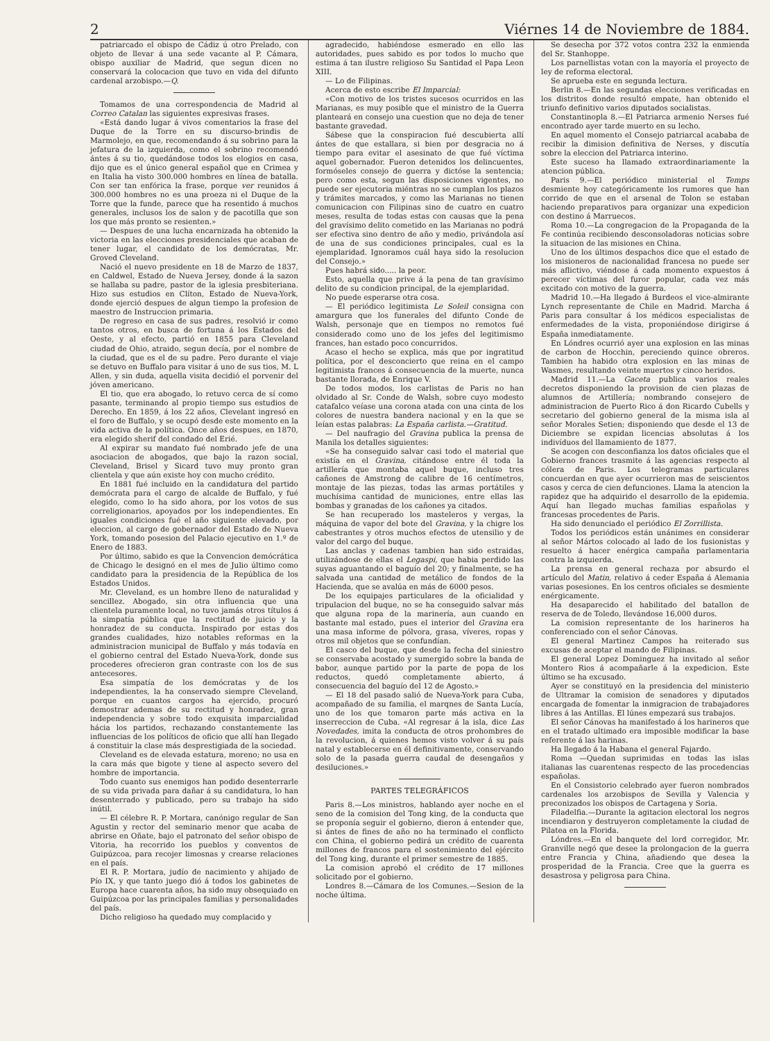2 Viérnes 14 de Noviembre de 1884.
patriarcado el obispo de Cádiz ú otro Prelado, con objeto de llevar á una sede vacante al P. Cámara, obispo auxiliar de Madrid, que segun dicen no conservará la colocacion que tuvo en vida del difunto cardenal arzobispo.—Q.
Tomamos de una correspondencia de Madrid al Correo Catalan las siguientes expresivas frases.
«Está dando lugar á vivos comentarios la frase del Duque de la Torre en su discurso-brindis de Marmolejo, en que, recomendando á su sobrino para la jefatura de la izquierda, como el sobrino recomendó ántes á su tio, quedándose todos los elogios en casa, dijo que es el único general español que en Crimea y en Italia ha visto 300.000 hombres en línea de batalla. Con ser tan enfórica la frase, porque ver reunidos á 300.000 hombres no es una proeza ni el Duque de la Torre que la funde, parece que ha resentido á muchos generales, inclusos los de salon y de pacotilla que son los que más pronto se resienten.»
— Despues de una lucha encarnizada ha obtenido la victoria en las elecciones presidenciales que acaban de tener lugar, el candidato de los demócratas, Mr. Groved Cleveland.
Nació el nuevo presidente en 18 de Marzo de 1837, en Caldwel, Estado de Nueva Jersey, donde á la sazon se hallaba su padre, pastor de la iglesia presbiteriana. Hizo sus estudios en Clíton, Estado de Nueva-York, donde ejerció despues de algun tiempo la profesion de maestro de Instruccion primaria.
De regreso en casa de sus padres, resolvió ir como tantos otros, en busca de fortuna á los Estados del Oeste, y al efecto, partió en 1855 para Cleveland ciudad de Ohio, atraido, segun decía, por el nombre de la ciudad, que es el de su padre. Pero durante el viaje se detuvo en Buffalo para visitar á uno de sus tios, M. L Allen, y sin duda, aquella visita decidió el porvenir del jóven americano.
El tio, que era abogado, lo retuvo cerca de sí como pasante, terminando al propio tiempo sus estudios de Derecho. En 1859, á los 22 años, Clevelant ingresó en el foro de Buffalo, y se ocupó desde este momento en la vida activa de la política. Once años despues, en 1870, era elegido sherif del condado del Erié.
Al expirar su mandato fué nombrado jefe de una asociacion de abogados, que bajo la razon social, Cleveland, Brisel y Sicard tuvo muy pronto gran clientela y que aún existe hoy con mucho crédito.
En 1881 fué incluido en la candidatura del partido demócrata para el cargo de alcalde de Buffalo, y fué elegido, como lo ha sido ahora, por los votos de sus correligionarios, apoyados por los independientes. En iguales condiciones fué el año siguiente elevado, por eleccion, al cargo de gobernador del Estado de Nueva York, tomando posesion del Palacio ejecutivo en 1.º de Enero de 1883.
Por último, sabido es que la Convencion demócrática de Chicago le designó en el mes de Julio último como candidato para la presidencia de la República de los Estados Unidos.
Mr. Cleveland, es un hombre lleno de naturalidad y sencillez. Abogado, sin otra influencia que una clientela puramente local, no tuvo jamás otros títulos á la simpatía pública que la rectitud de juicio y la honradez de su conducta. Inspirado por estas dos grandes cualidades, hizo notables reformas en la administracion municipal de Buffalo y más todavía en el gobierno central del Estado Nueva-York, donde sus procederes ofrecieron gran contraste con los de sus antecesores.
Esa simpatía de los demócratas y de los independientes, la ha conservado siempre Cleveland, porque en cuantos cargos ha ejercido, procuró demostrar ademas de su rectitud y honradez, gran independencia y sobre todo exquisita imparcialidad hácia los partidos, rechazando constantemente las influencias de los políticos de oficio que allí han llegado á constituir la clase más desprestigiada de la sociedad.
Cleveland es de elevada estatura, moreno; no usa en la cara más que bigote y tiene al aspecto severo del hombre de importancia.
Todo cuanto sus enemigos han podido desenterrarle de su vida privada para dañar á su candidatura, lo han desenterrado y publicado, pero su trabajo ha sido inútil.
— El célebre R. P. Mortara, canónigo regular de San Agustin y rector del seminario menor que acaba de abrirse en Oñate, bajo el patronato del señor obispo de Vitoria, ha recorrido los pueblos y conventos de Guipúzcoa, para recojer limosnas y crearse relaciones en el país.
El R. P. Mortara, judío de nacimiento y ahijado de Pío IX, y que tanto juego dió á todos los gabinetes de Europa hace cuarenta años, ha sido muy obsequiado en Guipúzcoa por las principales familias y personalidades del país.
Dicho religioso ha quedado muy complacido y
agradecido, habiéndose esmerado en ello las autoridades, pues sabido es por todos lo mucho que estima á tan ilustre religioso Su Santidad el Papa Leon XIII.
— Lo de Filipinas.
Acerca de esto escribe El Imparcial:
«Con motivo de los tristes sucesos ocurridos en las Marianas, es muy posible que el ministro de la Guerra planteará en consejo una cuestion que no deja de tener bastante gravedad.
Sábese que la conspiracion fué descubierta allí ántes de que estallara, si bien por desgracia no á tiempo para evitar el asesinato de que fué víctima aquel gobernador. Fueron detenidos los delincuentes, formóseles consejo de guerra y dictóse la sentencia; pero como esta, segun las disposiciones vigentes, no puede ser ejecutoria miéntras no se cumplan los plazos y trámites marcados, y como las Marianas no tienen comunicacion con Filipinas sino de cuatro en cuatro meses, resulta de todas estas con causas que la pena del gravísimo delito cometido en las Marianas no podrá ser efectiva sino dentro de año y medio, privándola así de una de sus condiciones principales, cual es la ejemplaridad. Ignoramos cuál haya sido la resolucion del Consejo.»
Pues habrá sido..... la peor.
Esto, aquella que prive á la pena de tan gravísimo delito de su condicion principal, de la ejemplaridad.
No puede esperarse otra cosa.
— El periódico legitimista Le Soleil consigna con amargura que los funerales del difunto Conde de Walsh, personaje que en tiempos no remotos fué considerado como uno de los jefes del legitimismo frances, han estado poco concurridos.
Acaso el hecho se explica, más que por ingratitud política, por el desconcierto que reina en el campo legitimista frances á consecuencia de la muerte, nunca bastante llorada, de Enrique V.
De todos modos, los carlistas de Paris no han olvidado al Sr. Conde de Walsh, sobre cuyo modesto catafalco veíase una corona atada con una cinta de los colores de nuestra bandera nacional y en la que se leían estas palabras: La España carlista.—Gratitud.
— Del naufragio del Gravina publica la prensa de Manila los detalles siguientes:
«Se ha conseguido salvar casi todo el material que existía en el Gravina, citándose entre él toda la artillería que montaba aquel buque, incluso tres cañones de Amstrong de calibre de 16 centímetros, montaje de las piezas, todas las armas portátiles y muchísima cantidad de municiones, entre ellas las bombas y granadas de los cañones ya citados.
Se han recuperado los masteleros y vergas, la máquina de vapor del bote del Gravina, y la chigre los cabestrantes y otros muchos efectos de utensilio y de valor del cargo del buque.
Las anclas y cadenas tambien han sido estraidas, utilizándose de ellas el Legaspi, que habia perdido las suyas aguantando el baguío del 20; y finalmente, se ha salvada una cantidad de metálico de fondos de la Hacienda, que se avalúa en más de 6000 pesos.
De los equipajes particulares de la oficialidad y tripulacion del buque, no se ha conseguido salvar más que alguna ropa de la marinería, aun cuando en bastante mal estado, pues el interior del Gravina era una masa informe de pólvora, grasa, víveres, ropas y otros mil objetos que se confundían.
El casco del buque, que desde la fecha del siniestro se conservaba acostado y sumergido sobre la banda de babor, aunque partido por la parte de popa de los reductos, quedó completamente abierto, á consecuencia del baguío del 12 de Agosto.»
— El 18 del pasado salió de Nueva-York para Cuba, acompañado de su familia, el marqnes de Santa Lucía, uno de los que tomaron parte más activa en la inserreccion de Cuba. «Al regresar á la isla, dice Las Novedades, imita la conducta de otros prohombres de la revolucion, á quienes hemos visto volver á su país natal y establecerse en él definitivamente, conservando solo de la pasada guerra caudal de desengaños y desiluciones.»
PARTES TELEGRÁFICOS
Paris 8.—Los ministros, hablando ayer noche en el seno de la comision del Tong king, de la conducta que se proponía seguir el gobierno, dieron á entender que, si ántes de fines de año no ha terminado el conflicto con China, el gobierno pedirá un crédito de cuarenta millones de francos para el sostenimiento del ejército del Tong king, durante el primer semestre de 1885.
La comision aprobó el crédito de 17 millones solicitado por el gobierno.
Londres 8.—Cámara de los Comunes.—Sesion de la noche última.
Se desecha por 372 votos contra 232 la enmienda del Sr. Stanhoppe.
Los parnellistas votan con la mayoría el proyecto de ley de reforma electoral.
Se aprueba este en segunda lectura.
Berlin 8.—En las segundas elecciones verificadas en los distritos donde resultó empate, han obtenido el triunfo definitivo varios diputados socialistas.
Constantinopla 8.—El Patriarca armenio Nerses fué encontrado ayer tarde muerto en su lecho.
En aquel momento el Consejo patriarcal acababa de recibir la dimision definitiva de Nerses, y discutía sobre la eleccion del Patriarca interino.
Este suceso ha llamado extraordinariamente la atencion pública.
Paris 9.—El periódico ministerial el Temps desmiente hoy categóricamente los rumores que han corrido de que en el arsenal de Tolon se estaban haciendo preparativos para organizar una expedicion con destino á Marruecos.
Roma 10.—La congregacion de la Propaganda de la Fe continúa recibiendo desconsoladoras noticias sobre la situacion de las misiones en China.
Uno de los últimos despachos dice que el estado de los misioneros de nacionalidad francesa no puede ser más aflictivo, viéndose á cada momento expuestos á perecer víctimas del furor popular, cada vez más excitado con motivo de la guerra.
Madrid 10.—Ha llegado á Burdeos el vice-almirante Lynch representante de Chile en Madrid. Marcha á Paris para consultar á los médicos especialistas de enfermedades de la vista, proponiéndose dirigirse á España inmediatamente.
En Lóndres ocurrió ayer una explosion en las minas de carbon de Hocchin, pereciendo quince obreros. Tambien ha habido otra explosion en las minas de Wasmes, resultando veinte muertos y cinco heridos.
Madrid 11.—La Gaceta publica varios reales decretos disponiendo la provision de cien plazas de alumnos de Artillería; nombrando consejero de administracion de Puerto Rico á don Ricardo Cubells y secretario del gobierno general de la misma isla al señor Morales Setien; disponiendo que desde el 13 de Diciembre se expidan licencias absolutas á los indivíduos del llamamiento de 1877.
Se acogen con desconfianza los datos oficiales que el Gobierno frances trasmite á las agencias respecto al cólera de Paris. Los telegramas particulares concuerdan en que ayer ocurrieron mas de seiscientos casos y cerca de cien defunciones. Llama la atencion la rapidez que ha adquirido el desarrollo de la epidemia. Aquí han llegado muchas familias españolas y francesas procedentes de Paris.
Ha sido denunciado el periódico El Zorrillista.
Todos los periódicos están unánimes en considerar al señor Mártos colocado al lado de los fusionistas y resuelto á hacer enérgica campaña parlamentaria contra la izquierda.
La prensa en general rechaza por absurdo el artículo del Matin, relativo á ceder España á Alemania varias posesiones. En los centros oficiales se desmiente enérgicamente.
Ha desaparecido el habilitado del batallon de reserva de de Toledo, llevándose 16,000 duros.
La comision representante de los harineros ha conferenciado con el señor Cánovas.
El general Martinez Campos ha reiterado sus excusas de aceptar el mando de Filipinas.
El general Lopez Dominguez ha invitado al señor Montero Rios á acompañarle á la expedicion. Este último se ha excusado.
Ayer se constituyó en la presidencia del ministerio de Ultramar la comision de senadores y diputados encargada de fomentar la inmigracion de trabajadores libres á las Antillas. El lúnes empezará sus trabajos.
El señor Cánovas ha manifestado á los harineros que en el tratado ultimado era imposible modificar la base referente á las harinas.
Ha llegado á la Habana el general Fajardo.
Roma —Quedan suprimidas en todas las islas italianas las cuarentenas respecto de las procedencias españolas.
En el Consistorio celebrado ayer fueron nombrados cardenales los arzobispos de Sevilla y Valencia y preconizados los obispos de Cartagena y Soria.
Filadelfia.—Durante la agitacion electoral los negros incendiaron y destruyeron completamente la ciudad de Pilatea en la Florida.
Lóndres.—En el banquete del lord corregidor, Mr. Granville negó que desee la prolongacion de la guerra entre Francia y China, añadiendo que desea la prosperidad de la Francia. Cree que la guerra es desastrosa y peligrosa para China.